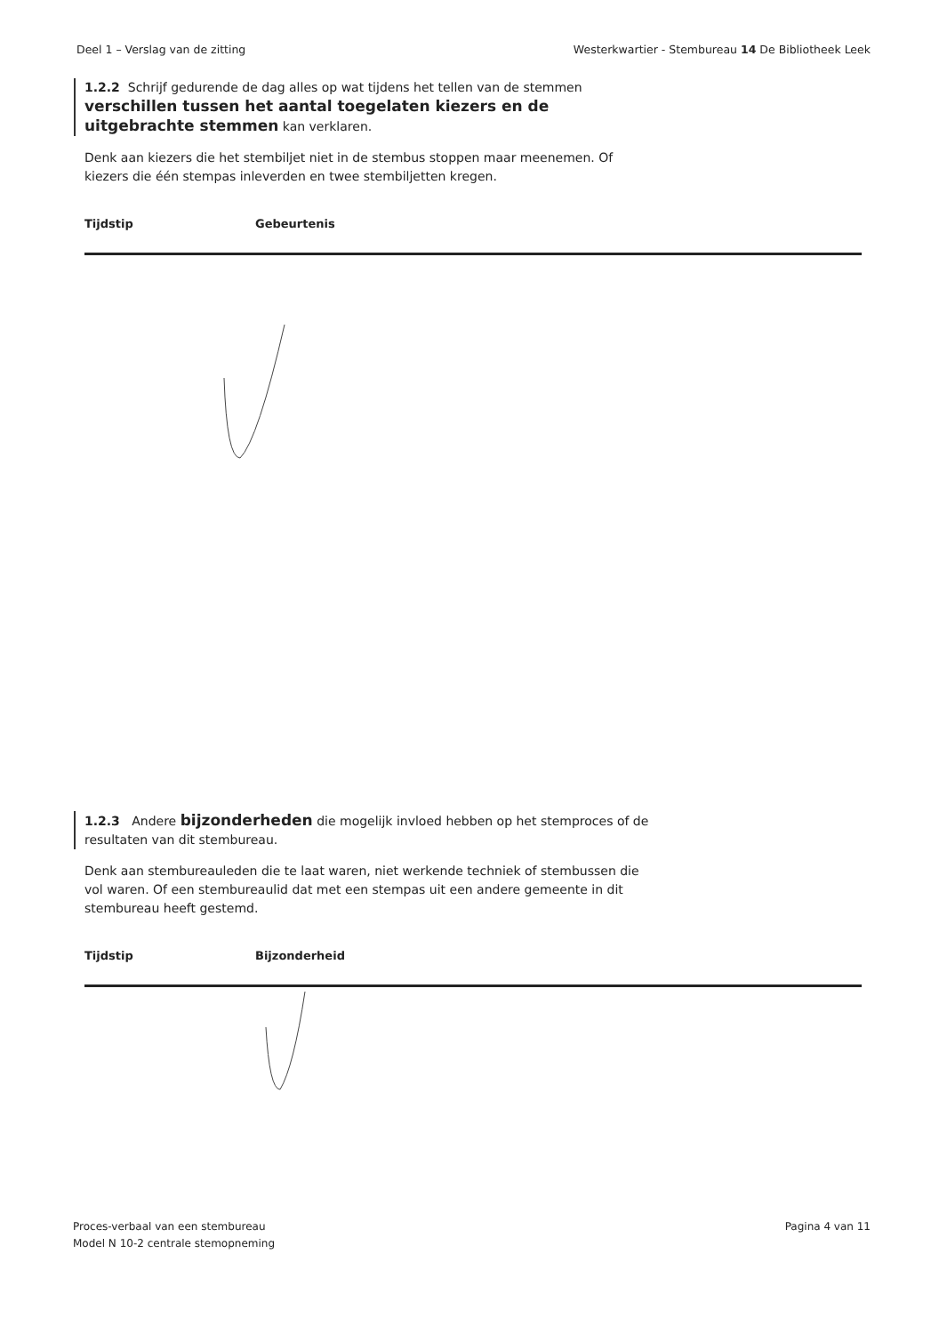Deel 1 – Verslag van de zitting Westerkwartier - Stembureau 14 De Bibliotheek Leek
1.2.2 Schrijf gedurende de dag alles op wat tijdens het tellen van de stemmen verschillen tussen het aantal toegelaten kiezers en de uitgebrachte stemmen kan verklaren.
Denk aan kiezers die het stembiljet niet in de stembus stoppen maar meenemen. Of kiezers die één stempas inleverden en twee stembiljetten kregen.
Tijdstip Gebeurtenis
1.2.3 Andere bijzonderheden die mogelijk invloed hebben op het stemproces of de resultaten van dit stembureau.
Denk aan stembureauleden die te laat waren, niet werkende techniek of stembussen die vol waren. Of een stembureaulid dat met een stempas uit een andere gemeente in dit stembureau heeft gestemd.
Tijdstip Bijzonderheid
Proces-verbaal van een stembureau
Model N 10-2 centrale stemopneming
Pagina 4 van 11